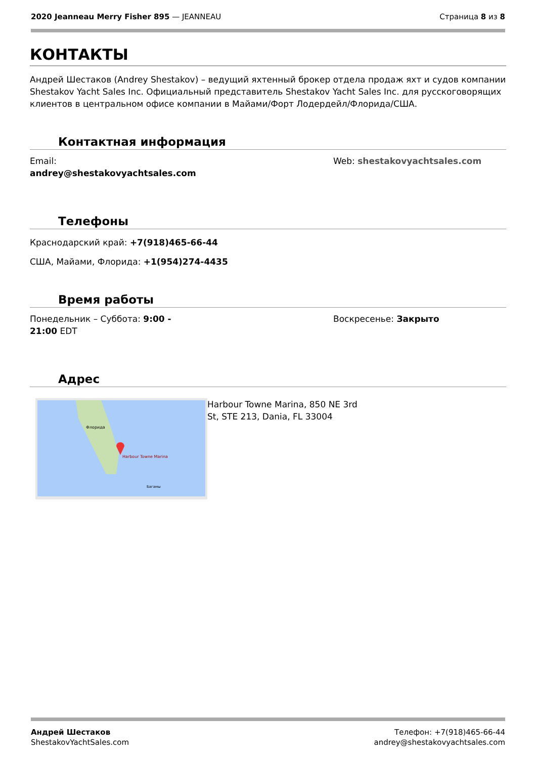2020 Jeanneau Merry Fisher 895 — JEANNEAU
Страница 8 из 8
КОНТАКТЫ
Андрей Шестаков (Andrey Shestakov) – ведущий яхтенный брокер отдела продаж яхт и судов компании Shestakov Yacht Sales Inc. Официальный представитель Shestakov Yacht Sales Inc. для русскоговорящих клиентов в центральном офисе компании в Майами/Форт Лодердейл/Флорида/США.
Контактная информация
Email:
andrey@shestakovyachtsales.com
Web: shestakovyachtsales.com
Телефоны
Краснодарский край: +7(918)465-66-44
США, Майами, Флорида: +1(954)274-4435
Время работы
Понедельник – Суббота: 9:00 -
21:00 EDT
Воскресенье: Закрыто
Адрес
Harbour Towne Marina
Флорида
Багамы
Harbour Towne Marina, 850 NE 3rd St, STE 213, Dania, FL 33004
Андрей Шестаков
ShestakovYachtSales.com
Телефон: +7(918)465-66-44
andrey@shestakovyachtsales.com